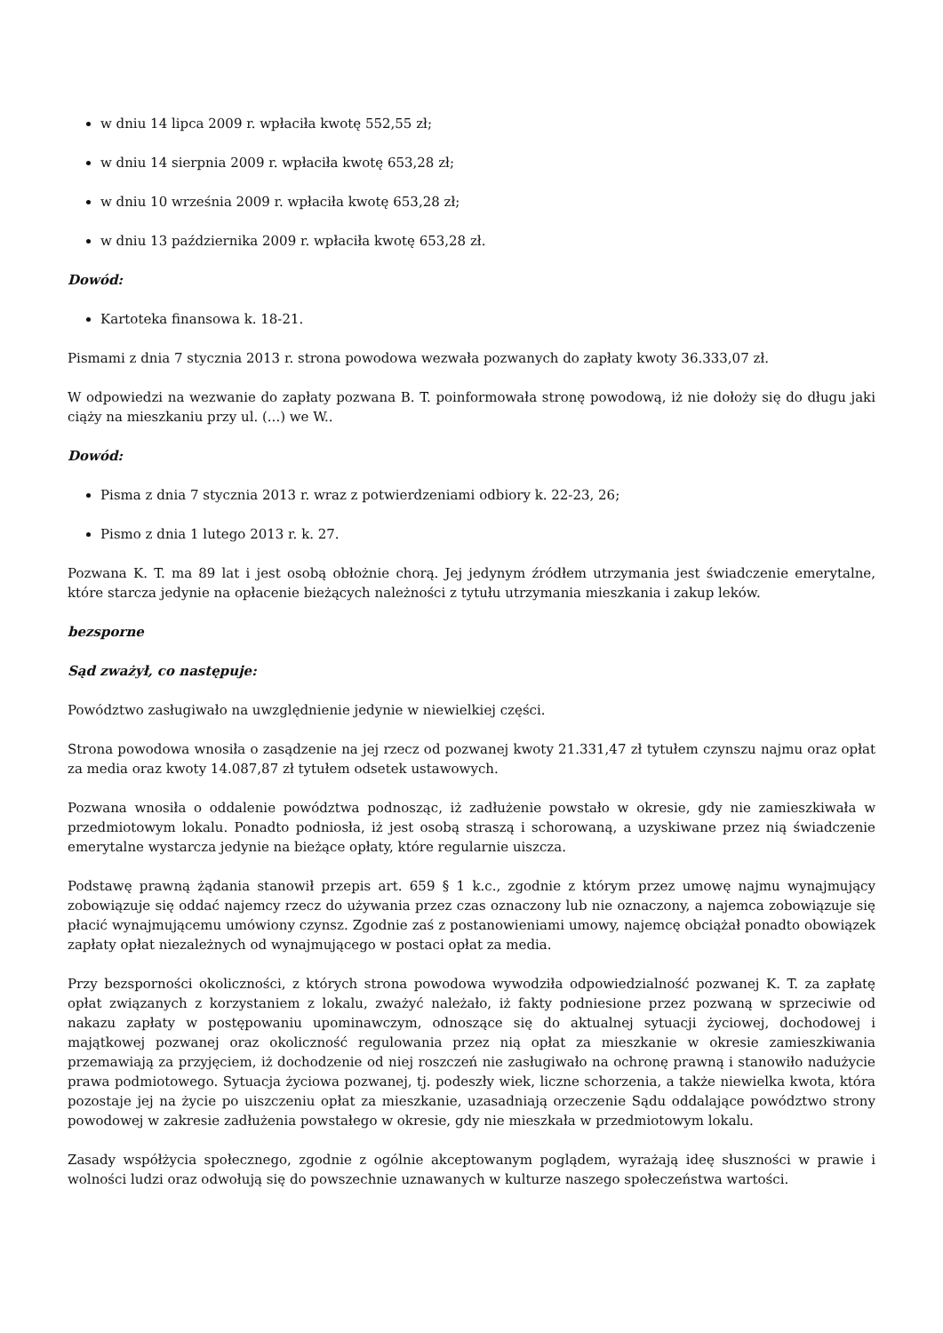w dniu 14 lipca 2009 r. wpłaciła kwotę 552,55 zł;
w dniu 14 sierpnia 2009 r. wpłaciła kwotę 653,28 zł;
w dniu 10 września 2009 r. wpłaciła kwotę 653,28 zł;
w dniu 13 października 2009 r. wpłaciła kwotę 653,28 zł.
Dowód:
Kartoteka finansowa k. 18-21.
Pismami z dnia 7 stycznia 2013 r. strona powodowa wezwała pozwanych do zapłaty kwoty 36.333,07 zł.
W odpowiedzi na wezwanie do zapłaty pozwana B. T. poinformowała stronę powodową, iż nie dołoży się do długu jaki ciąży na mieszkaniu przy ul. (...) we W..
Dowód:
Pisma z dnia 7 stycznia 2013 r. wraz z potwierdzeniami odbiory k. 22-23, 26;
Pismo z dnia 1 lutego 2013 r. k. 27.
Pozwana K. T. ma 89 lat i jest osobą obłożnie chorą. Jej jedynym źródłem utrzymania jest świadczenie emerytalne, które starcza jedynie na opłacenie bieżących należności z tytułu utrzymania mieszkania i zakup leków.
bezsporne
Sąd zważył, co następuje:
Powództwo zasługiwało na uwzględnienie jedynie w niewielkiej części.
Strona powodowa wnosiła o zasądzenie na jej rzecz od pozwanej kwoty 21.331,47 zł tytułem czynszu najmu oraz opłat za media oraz kwoty 14.087,87 zł tytułem odsetek ustawowych.
Pozwana wnosiła o oddalenie powództwa podnosząc, iż zadłużenie powstało w okresie, gdy nie zamieszkiwała w przedmiotowym lokalu. Ponadto podniosła, iż jest osobą straszą i schorowaną, a uzyskiwane przez nią świadczenie emerytalne wystarcza jedynie na bieżące opłaty, które regularnie uiszcza.
Podstawę prawną żądania stanowił przepis art. 659 § 1 k.c., zgodnie z którym przez umowę najmu wynajmujący zobowiązuje się oddać najemcy rzecz do używania przez czas oznaczony lub nie oznaczony, a najemca zobowiązuje się płacić wynajmującemu umówiony czynsz. Zgodnie zaś z postanowieniami umowy, najemcę obciążał ponadto obowiązek zapłaty opłat niezależnych od wynajmującego w postaci opłat za media.
Przy bezsporności okoliczności, z których strona powodowa wywodziła odpowiedzialność pozwanej K. T. za zapłatę opłat związanych z korzystaniem z lokalu, zważyć należało, iż fakty podniesione przez pozwaną w sprzeciwie od nakazu zapłaty w postępowaniu upominawczym, odnoszące się do aktualnej sytuacji życiowej, dochodowej i majątkowej pozwanej oraz okoliczność regulowania przez nią opłat za mieszkanie w okresie zamieszkiwania przemawiają za przyjęciem, iż dochodzenie od niej roszczeń nie zasługiwało na ochronę prawną i stanowiło nadużycie prawa podmiotowego. Sytuacja życiowa pozwanej, tj. podeszły wiek, liczne schorzenia, a także niewielka kwota, która pozostaje jej na życie po uiszczeniu opłat za mieszkanie, uzasadniają orzeczenie Sądu oddalające powództwo strony powodowej w zakresie zadłużenia powstałego w okresie, gdy nie mieszkała w przedmiotowym lokalu.
Zasady współżycia społecznego, zgodnie z ogólnie akceptowanym poglądem, wyrażają ideę słuszności w prawie i wolności ludzi oraz odwołują się do powszechnie uznawanych w kulturze naszego społeczeństwa wartości.